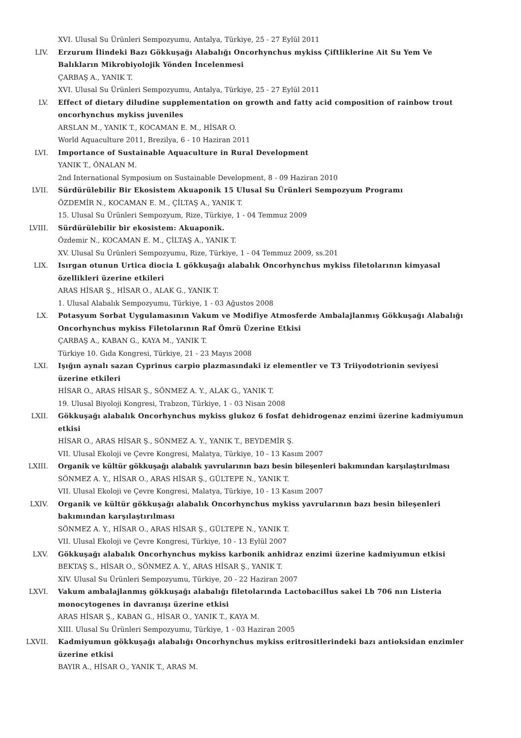XVI. Ulusal Su Ürünleri Sempozyumu, Antalya, Türkiye, 25 - 27 Eylül 2011
LIV. Erzurum İlindeki Bazı Gökkuşağı Alabalığı Oncorhynchus mykiss Çiftliklerine Ait Su Yem Ve Balıkların Mikrobiyolojik Yönden İncelenmesi
ÇARBAŞ A., YANIK T.
XVI. Ulusal Su Ürünleri Sempozyumu, Antalya, Türkiye, 25 - 27 Eylül 2011
LV. Effect of dietary diludine supplementation on growth and fatty acid composition of rainbow trout oncorhynchus mykiss juveniles
ARSLAN M., YANIK T., KOCAMAN E. M., HİSAR O.
World Aquaculture 2011, Brezilya, 6 - 10 Haziran 2011
LVI. Importance of Sustainable Aquaculture in Rural Development
YANIK T., ÖNALAN M.
2nd International Symposium on Sustainable Development, 8 - 09 Haziran 2010
LVII. Sürdürülebilir Bir Ekosistem Akuaponik 15 Ulusal Su Ürünleri Sempozyum Programı
ÖZDEMİR N., KOCAMAN E. M., ÇİLTAŞ A., YANIK T.
15. Ulusal Su Ürünleri Sempozyum, Rize, Türkiye, 1 - 04 Temmuz 2009
LVIII. Sürdürülebilir bir ekosistem: Akuaponik.
Özdemir N., KOCAMAN E. M., ÇİLTAŞ A., YANIK T.
XV. Ulusal Su Ürünleri Sempozyumu, Rize, Türkiye, 1 - 04 Temmuz 2009, ss.201
LIX. Isırgan otunun Urtica diocia L gökkuşağı alabalık Oncorhynchus mykiss filetolarının kimyasal özellikleri üzerine etkileri
ARAS HİSAR Ş., HİSAR O., ALAK G., YANIK T.
1. Ulusal Alabalık Sempozyumu, Türkiye, 1 - 03 Ağustos 2008
LX. Potasyum Sorbat Uygulamasının Vakum ve Modifiye Atmosferde Ambalajlanmış Gökkuşağı Alabalığı Oncorhynchus mykiss Filetolarının Raf Ömrü Üzerine Etkisi
ÇARBAŞ A., KABAN G., KAYA M., YANIK T.
Türkiye 10. Gıda Kongresi, Türkiye, 21 - 23 Mayıs 2008
LXI. Işığın aynalı sazan Cyprinus carpio plazmasındaki iz elementler ve T3 Triiyodotrionin seviyesi üzerine etkileri
HİSAR O., ARAS HİSAR Ş., SÖNMEZ A. Y., ALAK G., YANIK T.
19. Ulusal Biyoloji Kongresi, Trabzon, Türkiye, 1 - 03 Nisan 2008
LXII. Gökkuşağı alabalık Oncorhynchus mykiss glukoz 6 fosfat dehidrogenaz enzimi üzerine kadmiyumun etkisi
HİSAR O., ARAS HİSAR Ş., SÖNMEZ A. Y., YANIK T., BEYDEMİR Ş.
VII. Ulusal Ekoloji ve Çevre Kongresi, Malatya, Türkiye, 10 - 13 Kasım 2007
LXIII. Organik ve kültür gökkuşağı alabalık yavrularının bazı besin bileşenleri bakımından karşılaştırılması
SÖNMEZ A. Y., HİSAR O., ARAS HİSAR Ş., GÜLTEPE N., YANIK T.
VII. Ulusal Ekoloji ve Çevre Kongresi, Malatya, Türkiye, 10 - 13 Kasım 2007
LXIV. Organik ve kültür gökkuşağı alabalık Oncorhynchus mykiss yavrularının bazı besin bileşenleri bakımından karşılaştırılması
SÖNMEZ A. Y., HİSAR O., ARAS HİSAR Ş., GÜLTEPE N., YANIK T.
VII. Ulusal Ekoloji ve Çevre Kongresi, Türkiye, 10 - 13 Eylül 2007
LXV. Gökkuşağı alabalık Oncorhynchus mykiss karbonik anhidraz enzimi üzerine kadmiyumun etkisi
BEKTAŞ S., HİSAR O., SÖNMEZ A. Y., ARAS HİSAR Ş., YANIK T.
XIV. Ulusal Su Ürünleri Sempozyumu, Türkiye, 20 - 22 Haziran 2007
LXVI. Vakum ambalajlanmış gökkuşağı alabalığı filetolarında Lactobacillus sakei Lb 706 nın Listeria monocytogenes in davranışı üzerine etkisi
ARAS HİSAR Ş., KABAN G., HİSAR O., YANIK T., KAYA M.
XIII. Ulusal Su Ürünleri Sempozyumu, Türkiye, 1 - 03 Haziran 2005
LXVII. Kadmiyumun gökkuşağı alabalığı Oncorhynchus mykiss eritrositlerindeki bazı antioksidan enzimler üzerine etkisi
BAYIR A., HİSAR O., YANIK T., ARAS M.